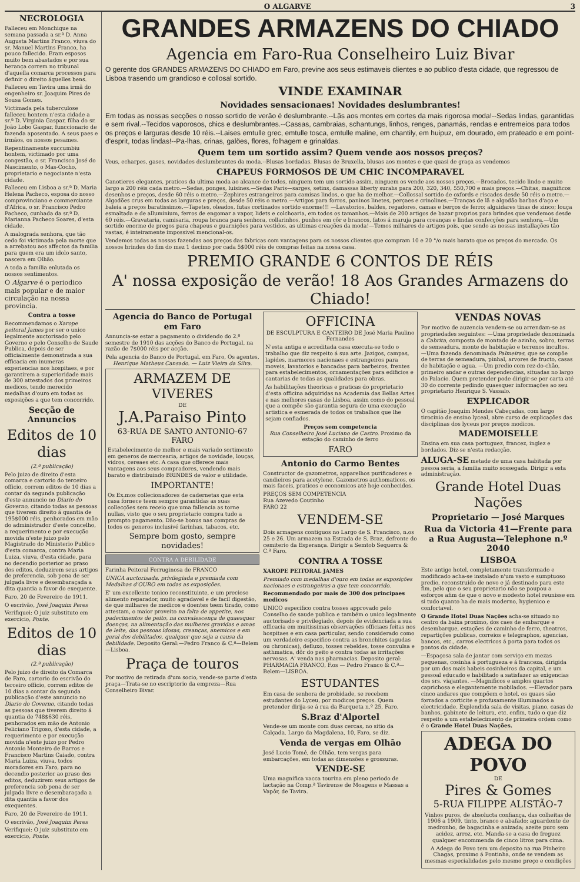O ALGARVE 3
NECROLOGIA
Falleceu em Monchique na semana passada a sr.ª D. Anna Augusta Martins Franco, viuva do sr. Manuel Martins Franco, ha pouco fallecido. Eram esposos muito bem abastados e por sua herança correm no tribunal d'aquella comarca processos para definir o direito áquelles bens.
Falleceu em Tavira uma irmã do engenheiro sr. Joaquim Pires de Sousa Gomes.
Victimada pela tuberculose falleceu hontem n'esta cidade a sr.ª D. Virginia Gaspar, filha do sr. João Lobo Gaspar, funccionario de fazenda aposentado. A seus paes e irmãos, os nossos pesames.
Repentinamente succumbiu hontem, victimado por uma congestão, o sr. Francisco José do Nascimento, o Mas-Cocho, proprietario e negociante n'esta cidade.
Falleceu em Lisboa a sr.ª D. Maria Helena Pacheco, esposa do nosso comprovinciano e commerciante d'Africa, o sr. Francisco Pedro Pacheco, cunhada da sr.ª D. Marianna Pacheco Soares, d'esta cidade.
A malograda senhora, que tão cedo foi victimada pela morte que a arrebatou aos affectos da familia para quem era um idolo santo, nascera em Olhão.
A toda a familia enlutada os nossos sentimentos.
O Algarve é o periodico mais popular e de maior circulação na nossa provincia.
Contra a tosse
Recommendamos o Xarope peitoral James por ser o unico legalmente auctorisado pelo Governo e pelo Conselho de Saude Publica, depois de ser officialmente demonstrada a sua efficacia em inumeras experiencias nos hospitaes, e por garantirem a superioridade mais de 300 attestados dos primeiros medicos, tendo merecido medalhas d'ouro em todas as exposições a que tem concorrido.
Secção de Annuncios
Editos de 10 dias
(2.ª publicação)
Pelo juizo de direito d'esta comarca e cartorio do terceiro officio, correm editos de 10 dias a contar da segunda publicação d'este annuncio no Diario do Governo, citando todas as pessoas que tiverem direito á quantia de 195$000 réis, penhorados em mão do administrador d'este concelho, a requerimento e por execução movida n'este juizo pelo Magistrado do Ministerio Publico d'esta comarca, contra Maria Luiza, viuva, d'esta cidade, para no decendio posterior ao praso dos editos, deduzirem seus artigos de preferencia, sob pena de ser julgada livre e desembaraçada a dita quantia a favor do exequente.
Faro, 20 de Fevereiro de 1911.
O escrivão, José Joaquim Peres
Verifiquei: O juiz substituto em exercicio, Ponte.
Editos de 10 dias
(2.ª publicação)
Pelo juizo de direito da Comarca de Faro, cartorio do escrivão do terceiro officio, correm editos de 10 dias a contar da segunda publicação d'este annuncio no Diario do Governo, citando todas as pessoas que tiverem direito á quantia de 748$630 réis, penhorados em mão de Antonio Feliciano Trigoso, d'esta cidade, a requerimento e por execução movida n'este juizo por Pedro Antonio Monteiro de Barros e Francisco Martins Caiado, contra Maria Luiza, viuva, todos moradores em Faro, para no decendio posterior ao praso dos editos, deduzirem seus artigos de preferencia sob pena de ser julgada livre e desembaraçada a dita quantia a favor dos exequentes.
Faro, 20 de Fevereiro de 1911.
O escrivão, José Joaquim Peres
Verifiquei: O juiz substituto em exercicio, Ponte.
GRANDES ARMAZENS DO CHIADO
Agencia em Faro-Rua Conselheiro Luiz Bivar
O gerente dos GRANDES ARMAZENS DO CHIADO em Faro, previne aos seus estimaveis clientes e ao publico d'esta cidade, que regressou de Lisboa trasendo um grandioso e collosal sortido.
VINDE EXAMINAR
Novidades sensacionaes! Novidades deslumbrantes!
Em todas as nossas secções o nosso sortido de verão é deslumbrante.--Lãs aos montes em cortes da mais rigorosa moda!--Sedas lindas, garantidas e sem rival.--Tecidos vaporosos, chics e deslumbrantes.--Cassas, cambraias, schantungs, linhos, renges, panamás, rendas e entremeios para todos os preços e larguras desde 10 réis.--Laises emtulle grec, emtulle tosca, emtulle maline, em chantily, em huipuz, em dourado, em prateado e em point-d'esprit, todas lindas!--Pa-lhas, crinas, galões, flores, folhagem e grinaldas.
Quem tem um sortido assim? Quem vende aos nossos preços?
Veus, echarpes, gases, novidades deslumbrantes da moda.--Blusas bordadas. Blusas de Bruxella, blusas aos montes e que quasi de graça as vendemos
CHAPEUS FORMOSOS DE UM CHIC INCOMPARAVEL
Canotieres elegantes, praticos da ultima moda ao alcance de todos, ninguem tem um sortido assim, ninguem os vende aos nossos preços.—Brocados, tecido lindo e muito largo a 200 réis cada metro.—Sedas, ponges, luisines.—Sedas Paris—sarges, setins, damassas liberty surahs para 200, 320, 340, 550,700 e mais preços.—Chitas, magnificos desenhos e preços, desde 60 réis o metro.—Zephires estrangeiros para camisas lindos, o que ha de melhor.—Collossal sortido de oxfords e riscados desde 50 réis o metro.—Algodões crus em todas as larguras e preços, desde 50 réis o metro.—Artigos para forros, paninos linetes, perçaes e crinolines.—Tranças de lã e algodão barbas d'aço e baleia a preços baratissimos.—Tapetes, oleados, futas cortinados sortido enorme!!! —Lavatorios, baldes, regadores, camas e berços de ferro; alguidares tinas de zinco; louça esmaltada e de alluminium, ferros de engomar a vapor, lidets e colchoaria, em todos os tamanhos.—Mais de 200 artigos de bazar proprios para brindes que vendemos desde 60 réis.—Gravataria, camisaria, roupa branca para senhora, collarinhos, punhos em côr e brancos, fatos á maruja para creanças e lindas confecções para senhora.—Um sortido enorme de pregos para chapeus e guarnições para vestidos, as ultimas creações da moda!—Temos milhares de artigos pois, que sendo as nossas installações tão vastas, é inteiramente impossivel mencional-os.
Vendemos todas as nossas fazendas aos preços das fabricas com vantagens para os nossos clientes que compram 10 e 20 °/o mais barato que os preços do mercado. Os nossos brindes do fim do mez 1 decimo por cada 5$000 réis de compras feitas na nossa casa.
PREMIO GRANDE 6 CONTOS DE RÉIS
A' nossa exposição de verão! 18 Aos Grandes Armazens do Chiado!
Agencia do Banco de Portugal em Faro
Annuncia-se estar a pagamento o dividendo do 2.º semestre de 1910 das acções do Banco de Portugal, na razão de 7$000 réis por acção.
Pela agencia do Banco de Portugal, em Faro, Os agentes, Henrique Matheus Cansado. — Luiz Vieira da Silva.
ARMAZEM DE VIVERES
DE
J.A.Paraiso Pinto
63-RUA DE SANTO ANTONIO-67
FARO
Estabelecimento de melhor e mais variado sortimento em generos de mercearia, artigos de novidade, louças, vidros, cereaes etc. A casa que offerece mais vantagens aos seus compradores, vendendo mais barato e distribuindo BRINDES de valor e utilidade.
IMPORTANTE!
Os Ex.mos collecionadores de cadernetas que esta casa fornece teem sempre garantidas as suas collecções sem receio que uma fallencia as torne nullas, visto que o seu proprietario compra tudo a prompto pagamento. Dão-se bonus nas compras de todos os generos inclusivé farinhas, tabacos, etc.
Sempre bom gosto, sempre novidades!
CONTRA A DEBILIDADE
Farinha Peitoral Ferruginosa de FRANCO
UNICA auctorisada, privilegiada e premiada com Medalhas d'OURO em todas as exposições.
E' um excellente tonico reconstituinte, e um precioso alimento reparador, muito agradavel e de facil digestão, de que milhares de medicos e doentes teem tirado, como attestam, o maior proveito na falta de appetite, nos padecimentos de peito, na convalescença de quaesquer doenças, na alimentação das mulheres gravidas e amas de leite, das pessoas idosas, creanças, anemicos e em geral dos debilitados, qualquer que seja a causa da debilidade. Deposito Geral:—Pedro Franco & C.ª—Belem—Lisboa.
Praça de touros
Por motivo de retirada d'um socio, vende-se parte d'esta praça—Trata-se no escriptorio da empreza—Rua Conselheiro Bivar.
OFFICINA
DE ESCULPTURA E CANTEIRO DE José Maria Paulino Fernandes
N'esta antiga e acreditada casa executa-se todo o trabalho que diz respeito á sua arte. Jazigos, campas, lapides, marmores nacionaes e estrangeiros para moveis, lavatorios e bancadas para barbeiros, frentes para estabelecimentos, ornamentações para edificios e cantarias de todas as qualidades para obras.
As habilitações theoricas e praticas do proprietario d'esta officina adquiridas na Academia das Bellas Artes e nas melhores casas de Lisboa, assim como do pessoal que a compõe são garantia segura de uma execução artistica e esmerada de todos os trabalhos que lhe sejam confiados.
Preços sem competencia
Rua Conselheiro José Luciano de Castro. Proximo da estação do caminho de ferro
FARO
Antonio do Carmo Bentes
Constructor de gazometros, apparelhos purificadores e candieiros para acetylene. Gazometros authomaticos, os mais faceis, praticos e economicos até hoje conhecidos.
PREÇOS SEM COMPETENCIA
Rua Azevedo Coutinho
FARO 22
VENDEM-SE
Dois armagens contiguos no Largo de S. Francisco, n.os 25 e 26. Um armazem na Estrada de S. Braz, defronte do cemiterio da Esperança. Dirigir a Semtob Sequerra & C.ª Faro.
CONTRA A TOSSE
XAROPE PEITORAL JAMES
Premiado com medalhas d'ouro em todas as exposições nacionaes e estrangeiras a que tem concorrido.
Recommendado por mais de 300 dos principaes medicos
UNICO especifico contra tosses approvado pelo Conselho de saude publica e também o unico legalmente auctorisado e privilegiado, depois de evidenciada a sua efficacia em muitissimas observações officiaes feitas nos hospitaes e em casa particular, sendo considerado como um verdadeiro especifico contra as bronchites (agudas ou chronicas), defluxo, tosses rebeldes, tosse convulsa e asthmatica, dôr do peito e contra todas as irritações nervosas. A' venda nas pharmacias. Deposito geral: PHARMACIA FRANCO, F.os — Pedro Franco & C.ª—Belem—LISBOA.
ESTUDANTES
Em casa de senhora de probidade, se recebem estudantes do Lyceu, por modicos preços. Quem pretender dirija-se á rua da Barqueta n.º 25, Faro.
S.Braz d'Alportel
Vende-se um monte com duas cercas, no sitio da Calçada. Largo da Magdalena, 10, Faro, se diz.
Venda de vergas em Olhão
José Lucio Tomé, de Olhão, tem vergas para embarcações, em todas as dimensões e grossuras.
VENDE-SE
Uma magnifica vacca tourina em pleno periodo de lactação na Comp.ª Tavirense de Moagens e Massas a Vapôr, de Tavira.
VENDAS NOVAS
Por motivo de auzencia vendem-se ou arrendam-se as propriedades seguintes: —Uma propriedade denominada a Cabrita, composta de montado de azinho, sobro, terras de semeadura, monte de habitação e terrenos incultos. —Uma fazenda denominada Palmeiras, que se compõe de terras de semeadura, pinhal, arvores de fructo, casas de habitação e agua. —Um predio com rez-do-chão, primeiro andar e outras dependencias, situadas no largo do Palacio. Quem pretender pode dirigir-se por carta até 30 do corrente pedindo quaesquer informações ao seu proprietario Henrique S. Vassalo.
EXPLICADOR
O capitão Joaquim Mendes Cabeçadas, com largo tirocinio de ensino lyceal, abre curso de explicações das disciplinas dos lyceus por preços modicos.
MADEMOISELLE
Ensina em sua casa portuguez, francez, inglez e bordados. Diz-se n'esta redacção.
ALUGA-SE metade de uma casa habitada por pessoa seria, a familia muito sossegada. Dirigir a esta administração.
Grande Hotel Duas Nações
Proprietario — José Marques
Rua da Victoria 41—Frente para a Rua Augusta—Telephone n.º 2040
LISBOA
Este antigo hotel, completamente transformado e modificado acha-se instalado n'um vasto e sumptuoso predio, reconstruido de novo e já destinado para este fim, pelo que o seu proprietario não se poupou a esforços afim de que o novo e modesto hotel reunisse em si tudo quanto ha de mais moderno, hygienico e confortavel.
O Grande Hotel Duas Nações acha-se situado no centro da baixa proximo, dos caes de embarque e desembarque, estações de caminho de ferro, theatros, repartições publicas, correios e telegraphos, agencias, bancos, etc., carros electricos á porta para todos os pontos da cidade.
—Espaçosa sala de jantar com serviço em mezas pequenas, cosinha á portugueza e á franceza, dirigida por um dos mais habeis cosinheiros da capital, e um pessoal educado e habilitado a satisfazer as exigencias dos srs. viajantes. —Magnificos e amplos quartos caprichosa e elegantemente mobilados. —Elevador para cinco andares que compõem o hotel, os quaes são forrados a corticite e profusamente illuminados a electricidade. Explendida sala de visitas, piano, casas de banhos, gabinete de leitura, etc. enfim, tudo o que diz respeito a um estabelecimento de primeira ordem como é o Grande Hotel Duas Nações.
ADEGA DO POVO
DE
Pires & Gomes
5-RUA FILIPPE ALISTÃO-7
Vinhos puros, de absolucta confiança, das colheitas de 1906 a 1909, tinto, branco e abafado; aguardente de medronho, de bagacinha e anizada; azeite puro sem acidez, arroz, etc. Manda-se a casa do freguez qualquer encommenda de cinco litros para cima.
A Adega do Povo tem um deposito na rua Pinheiro Chagas, proximo á Pontinha, onde se vendem as mesmas especialidades pelo mesmo preço e condições